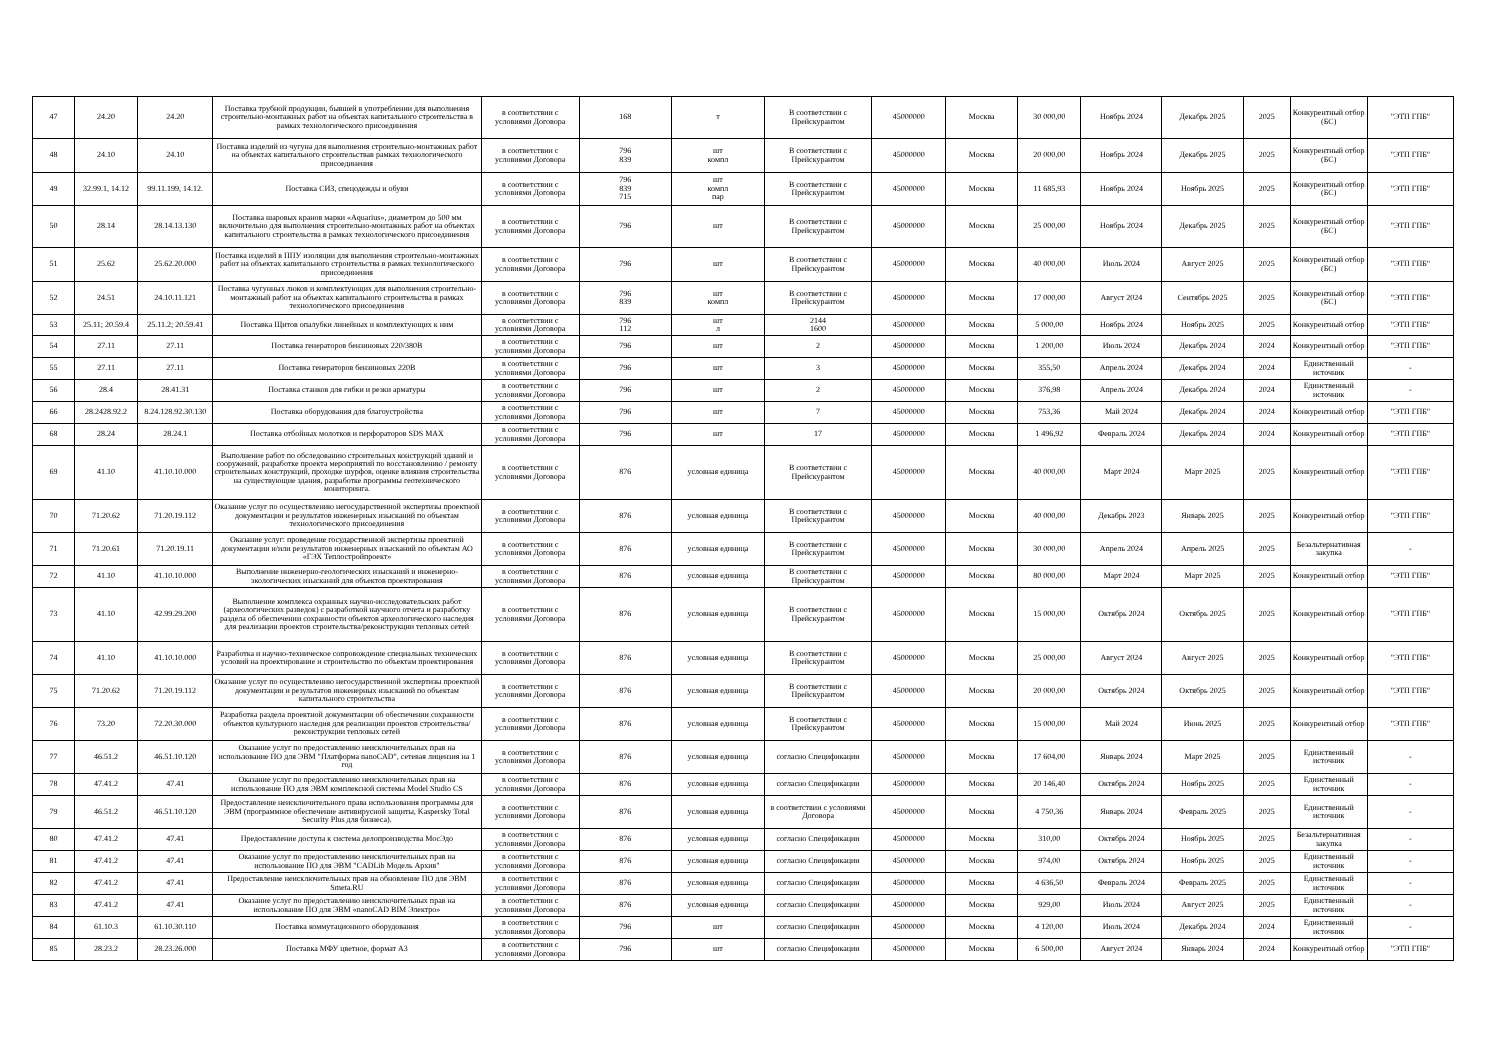| 47 | 24.20 | 24.20 | Поставка трубной продукции, бывшей в употреблении для выполнения строительно-монтажных работ на объектах капитального строительства в рамках технологического присоединения | в соответствии с условиями Договора | 168 | т | В соответствии с Прейскурантом | 45000000 | Москва | 30 000,00 | Ноябрь 2024 | Декабрь 2025 | 2025 | Конкурентный отбор (БС) | "ЭТП ГПБ" |
| 48 | 24.10 | 24.10 | Поставка изделий из чугуна для выполнения строительно-монтажных работ на объектах капитального строительствав рамках технологического присоединения | в соответствии с условиями Договора | 796 839 | шт компл | В соответствии с Прейскурантом | 45000000 | Москва | 20 000,00 | Ноябрь 2024 | Декабрь 2025 | 2025 | Конкурентный отбор (БС) | "ЭТП ГПБ" |
| 49 | 32.99.1, 14.12 | 99.11.199, 14.12. | Поставка СИЗ, спецодежды и обуви | в соответствии с условиями Договора | 796 839 715 | шт компл пар | В соответствии с Прейскурантом | 45000000 | Москва | 11 685,93 | Ноябрь 2024 | Ноябрь 2025 | 2025 | Конкурентный отбор (БС) | "ЭТП ГПБ" |
| 50 | 28.14 | 28.14.13.130 | Поставка шаровых кранов марки «Aquarius», диаметром до 500 мм включительно для выполнения строительно-монтажных работ на объектах капитального строительства в рамках технологического присоединения | в соответствии с условиями Договора | 796 | шт | В соответствии с Прейскурантом | 45000000 | Москва | 25 000,00 | Ноябрь 2024 | Декабрь 2025 | 2025 | Конкурентный отбор (БС) | "ЭТП ГПБ" |
| 51 | 25.62 | 25.62.20.000 | Поставка изделий в ППУ изоляции для выполнения строительно-монтажных работ на объектах капитального строительства в рамках технологического присоединения | в соответствии с условиями Договора | 796 | шт | В соответствии с Прейскурантом | 45000000 | Москва | 40 000,00 | Июль 2024 | Август 2025 | 2025 | Конкурентный отбор (БС) | "ЭТП ГПБ" |
| 52 | 24.51 | 24.10.11.121 | Поставка чугунных люков и комплектующих для выполнения строительно-монтажный работ на объектах капитального строительства в рамках технологического присоединения | в соответствии с условиями Договора | 796 839 | шт компл | В соответствии с Прейскурантом | 45000000 | Москва | 17 000,00 | Август 2024 | Сентябрь 2025 | 2025 | Конкурентный отбор (БС) | "ЭТП ГПБ" |
| 53 | 25.11; 20.59.4 | 25.11.2; 20.59.41 | Поставка Щитов опалубки линейных и комплектующих к ним | в соответствии с условиями Договора | 796 112 | шт л | 2144 1600 | 45000000 | Москва | 5 000,00 | Ноябрь 2024 | Ноябрь 2025 | 2025 | Конкурентный отбор | "ЭТП ГПБ" |
| 54 | 27.11 | 27.11 | Поставка генераторов бензиновых 220/380В | в соответствии с условиями Договора | 796 | шт | 2 | 45000000 | Москва | 1 200,00 | Июль 2024 | Декабрь 2024 | 2024 | Конкурентный отбор | "ЭТП ГПБ" |
| 55 | 27.11 | 27.11 | Поставка генераторов бензиновых 220В | в соответствии с условиями Договора | 796 | шт | 3 | 45000000 | Москва | 355,50 | Апрель 2024 | Декабрь 2024 | 2024 | Единственный источник | - |
| 56 | 28.4 | 28.41.31 | Поставка станков для гибки и резки арматуры | в соответствии с условиями Договора | 796 | шт | 2 | 45000000 | Москва | 376,98 | Апрель 2024 | Декабрь 2024 | 2024 | Единственный источник | - |
| 66 | 28.2428.92.2 | 8.24.128.92.30.130 | Поставка оборудования для благоустройства | в соответствии с условиями Договора | 796 | шт | 7 | 45000000 | Москва | 753,36 | Май 2024 | Декабрь 2024 | 2024 | Конкурентный отбор | "ЭТП ГПБ" |
| 68 | 28.24 | 28.24.1 | Поставка отбойных молотков и перфораторов SDS MAX | в соответствии с условиями Договора | 796 | шт | 17 | 45000000 | Москва | 1 496,92 | Февраль 2024 | Декабрь 2024 | 2024 | Конкурентный отбор | "ЭТП ГПБ" |
| 69 | 41.10 | 41.10.10.000 | Выполнение работ по обследованию строительных конструкций зданий и сооружений, разработке проекта мероприятий по восстановлению / ремонту строительных конструкций, проходке шурфов, оценке влияния строительства на существующие здания, разработке программы геотехнического мониторинга. | в соответствии с условиями Договора | 876 | условная единица | В соответствии с Прейскурантом | 45000000 | Москва | 40 000,00 | Март 2024 | Март 2025 | 2025 | Конкурентный отбор | "ЭТП ГПБ" |
| 70 | 71.20.62 | 71.20.19.112 | Оказание услуг по осуществлению негосударственной экспертизы проектной документации и результатов инженерных изысканий по объектам технологического присоединения | в соответствии с условиями Договора | 876 | условная единица | В соответствии с Прейскурантом | 45000000 | Москва | 40 000,00 | Декабрь 2023 | Январь 2025 | 2025 | Конкурентный отбор | "ЭТП ГПБ" |
| 71 | 71.20.61 | 71.20.19.11 | Оказание услуг: проведение государственной экспертизы проектной документации и/или результатов инженерных изысканий по объектам АО «ГЭХ Теплостройпроект» | в соответствии с условиями Договора | 876 | условная единица | В соответствии с Прейскурантом | 45000000 | Москва | 30 000,00 | Апрель 2024 | Апрель 2025 | 2025 | Безальтернативная закупка | - |
| 72 | 41.10 | 41.10.10.000 | Выполнение инженерно-геологических изысканий и инженерно-экологических изысканий для объектов проектирования | в соответствии с условиями Договора | 876 | условная единица | В соответствии с Прейскурантом | 45000000 | Москва | 80 000,00 | Март 2024 | Март 2025 | 2025 | Конкурентный отбор | "ЭТП ГПБ" |
| 73 | 41.10 | 42.99.29.200 | Выполнение комплекса охранных научно-исследовательских работ (археологических разведок) с разработкой научного отчета и разработку раздела об обеспечении сохранности объектов археологического наследия для реализации проектов строительства/реконструкции тепловых сетей | в соответствии с условиями Договора | 876 | условная единица | В соответствии с Прейскурантом | 45000000 | Москва | 15 000,00 | Октябрь 2024 | Октябрь 2025 | 2025 | Конкурентный отбор | "ЭТП ГПБ" |
| 74 | 41.10 | 41.10.10.000 | Разработка и научно-техническое сопровождение специальных технических условий на проектирование и строительство по объектам проектирования | в соответствии с условиями Договора | 876 | условная единица | В соответствии с Прейскурантом | 45000000 | Москва | 25 000,00 | Август 2024 | Август 2025 | 2025 | Конкурентный отбор | "ЭТП ГПБ" |
| 75 | 71.20.62 | 71.20.19.112 | Оказание услуг по осуществлению негосударственной экспертизы проектной документации и результатов инженерных изысканий по объектам капитального строительства | в соответствии с условиями Договора | 876 | условная единица | В соответствии с Прейскурантом | 45000000 | Москва | 20 000,00 | Октябрь 2024 | Октябрь 2025 | 2025 | Конкурентный отбор | "ЭТП ГПБ" |
| 76 | 73.20 | 72.20.30.000 | Разработка раздела проектной документации об обеспечении сохранности объектов культурного наследия для реализации проектов строительства/реконструкции тепловых сетей | в соответствии с условиями Договора | 876 | условная единица | В соответствии с Прейскурантом | 45000000 | Москва | 15 000,00 | Май 2024 | Июнь 2025 | 2025 | Конкурентный отбор | "ЭТП ГПБ" |
| 77 | 46.51.2 | 46.51.10.120 | Оказание услуг по предоставлению неисключительных прав на использование ПО для ЭВМ "Платформа nanoCAD", сетевая лицензия на 1 год | в соответствии с условиями Договора | 876 | условная единица | согласно Спецификации | 45000000 | Москва | 17 604,00 | Январь 2024 | Март 2025 | 2025 | Единственный источник | - |
| 78 | 47.41.2 | 47.41 | Оказание услуг по предоставлению неисключительных прав на использование ПО для ЭВМ комплексной системы Model Studio CS | в соответствии с условиями Договора | 876 | условная единица | согласно Спецификации | 45000000 | Москва | 20 146,40 | Октябрь 2024 | Ноябрь 2025 | 2025 | Единственный источник | - |
| 79 | 46.51.2 | 46.51.10.120 | Предоставление неисключительного права использования программы для ЭВМ (программное обеспечение антивирусной защиты, Kaspersky Total Security Plus для бизнеса). | в соответствии с условиями Договора | 876 | условная единица | в соответствии с условиями Договора | 45000000 | Москва | 4 750,36 | Январь 2024 | Февраль 2025 | 2025 | Единственный источник | - |
| 80 | 47.41.2 | 47.41 | Предоставление доступа к система делопроизводства МосЭдо | в соответствии с условиями Договора | 876 | условная единица | согласно Спецификации | 45000000 | Москва | 310,00 | Октябрь 2024 | Ноябрь 2025 | 2025 | Безальтернативная закупка | - |
| 81 | 47.41.2 | 47.41 | Оказание услуг по предоставлению неисключительных прав на использование ПО для ЭВМ "CADLib Модель Архив" | в соответствии с условиями Договора | 876 | условная единица | согласно Спецификации | 45000000 | Москва | 974,00 | Октябрь 2024 | Ноябрь 2025 | 2025 | Единственный источник | - |
| 82 | 47.41.2 | 47.41 | Предоставление неисключительных прав на обновление ПО для ЭВМ Smeta.RU | в соответствии с условиями Договора | 876 | условная единица | согласно Спецификации | 45000000 | Москва | 4 636,50 | Февраль 2024 | Февраль 2025 | 2025 | Единственный источник | - |
| 83 | 47.41.2 | 47.41 | Оказание услуг по предоставлению неисключительных прав на использование ПО для ЭВМ «nanoCAD BIM Электро» | в соответствии с условиями Договора | 876 | условная единица | согласно Спецификации | 45000000 | Москва | 929,00 | Июль 2024 | Август 2025 | 2025 | Единственный источник | - |
| 84 | 61.10.3 | 61.10.30.110 | Поставка коммутационного оборудования | в соответствии с условиями Договора | 796 | шт | согласно Спецификации | 45000000 | Москва | 4 120,00 | Июль 2024 | Декабрь 2024 | 2024 | Единственный источник | - |
| 85 | 28.23.2 | 28.23.26.000 | Поставка МФУ цветное, формат А3 | в соответствии с условиями Договора | 796 | шт | согласно Спецификации | 45000000 | Москва | 6 500,00 | Август 2024 | Январь 2024 | 2024 | Конкурентный отбор | "ЭТП ГПБ" |